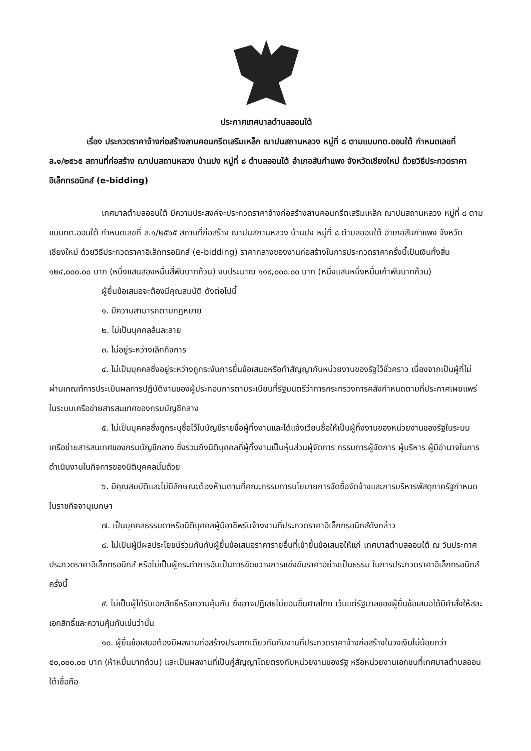ประกาศเทศบาลตำบลออนใต้
เรื่อง ประกวดราคาจ้างก่อสร้างลานคอนกรีตเสริมเหล็ก ฌาปนสถานหลวง หมู่ที่ ๘ ตามแบบทต.ออนใต้ กำหนดเลขที่ ล.๑/๒๕๖๕ สถานที่ก่อสร้าง ฌาปนสถานหลวง บ้านปง หมู่ที่ ๘ ตำบลออนใต้ อำเภอสันกำแพง จังหวัดเชียงใหม่ ด้วยวิธีประกวดราคาอิเล็กทรอนิกส์ (e-bidding)
เทศบาลตำบลออนใต้ มีความประสงค์จะประกวดราคาจ้างก่อสร้างลานคอนกรีตเสริมเหล็ก ฌาปนสถานหลวง หมู่ที่ ๘ ตามแบบทต.ออนใต้ กำหนดเลขที่ ล.๑/๒๕๖๕ สถานที่ก่อสร้าง ฌาปนสถานหลวง บ้านปง หมู่ที่ ๘ ตำบลออนใต้ อำเภอสันกำแพง จังหวัดเชียงใหม่ ด้วยวิธีประกวดราคาอิเล็กทรอนิกส์ (e-bidding) ราคากลางของงานก่อสร้างในการประกวดราคาครั้งนี้เป็นเงินทั้งสิ้น ๑๒๔,๐๐๐.๐๐ บาท (หนึ่งแสนสองหมื่นสี่พันบาทถ้วน) งบประมาณ ๑๑๙,๐๐๐.๐๐ บาท (หนึ่งแสนหนึ่งหมื่นเก้าพันบาทถ้วน)
ผู้ยื่นข้อเสนอจะต้องมีคุณสมบัติ ดังต่อไปนี้
๑. มีความสามารถตามกฎหมาย
๒. ไม่เป็นบุคคลล้มละลาย
๓. ไม่อยู่ระหว่างเลิกกิจการ
๔. ไม่เป็นบุคคลซึ่งอยู่ระหว่างถูกระงับการยื่นข้อเสนอหรือทำสัญญากับหน่วยงานของรัฐไว้ชั่วคราว เนื่องจากเป็นผู้ที่ไม่ผ่านเกณฑ์การประเมินผลการปฏิบัติงานของผู้ประกอบการตามระเบียบที่รัฐมนตรีว่าการกระทรวงการคลังกำหนดตามที่ประกาศเผยแพร่ในระบบเครือข่ายสารสนเทศของกรมบัญชีกลาง
๕. ไม่เป็นบุคคลซึ่งถูกระบุชื่อไว้ในบัญชีรายชื่อผู้ทิ้งงานและได้แจ้งเวียนชื่อให้เป็นผู้ทิ้งงานของหน่วยงานของรัฐในระบบเครือข่ายสารสนเทศของกรมบัญชีกลาง ซึ่งรวมถึงนิติบุคคลที่ผู้ทิ้งงานเป็นหุ้นส่วนผู้จัดการ กรรมการผู้จัดการ ผู้บริหาร ผู้มีอำนาจในการดำเนินงานในกิจการของนิติบุคคลนั้นด้วย
๖. มีคุณสมบัติและไม่มีลักษณะต้องห้ามตามที่คณะกรรมการนโยบายการจัดซื้อจัดจ้างและการบริหารพัสดุภาครัฐกำหนดในราชกิจจานุเบกษา
๗. เป็นบุคคลธรรมดาหรือนิติบุคคลผู้มีอาชีพรับจ้างงานที่ประกวดราคาอิเล็กทรอนิกส์ดังกล่าว
๘. ไม่เป็นผู้มีผลประโยชน์ร่วมกันกับผู้ยื่นข้อเสนอราคารายอื่นที่เข้ายื่นข้อเสนอให้แก่ เทศบาลตำบลออนใต้ ณ วันประกาศประกวดราคาอิเล็กทรอนิกส์ หรือไม่เป็นผู้กระทำการอันเป็นการขัดขวางการแข่งขันราคาอย่างเป็นธรรม ในการประกวดราคาอิเล็กทรอนิกส์ครั้งนี้
๙. ไม่เป็นผู้ได้รับเอกสิทธิ์หรือความคุ้มกัน ซึ่งอาจปฏิเสธไม่ยอมขึ้นศาลไทย เว้นแต่รัฐบาลของผู้ยื่นข้อเสนอได้มีคำสั่งให้สละเอกสิทธิ์และความคุ้มกันเช่นว่านั้น
๑๐. ผู้ยื่นข้อเสนอต้องมีผลงานก่อสร้างประเภทเดียวกันกับงานที่ประกวดราคาจ้างก่อสร้างในวงเงินไม่น้อยกว่า ๕๐,๐๐๐.๐๐ บาท (ห้าหมื่นบาทถ้วน) และเป็นผลงานที่เป็นคู่สัญญาโดยตรงกับหน่วยงานของรัฐ หรือหน่วยงานเอกชนที่เทศบาลตำบลออนใต้เชื่อถือ